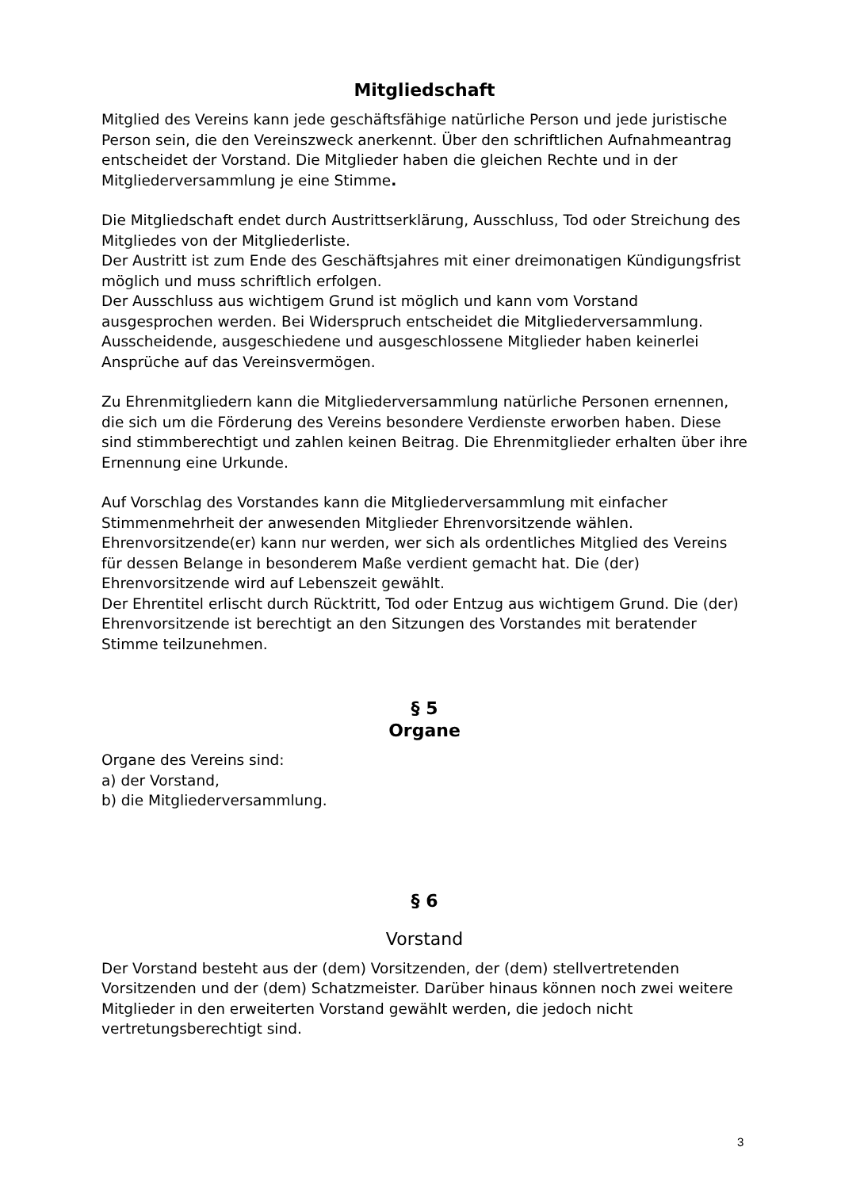Mitgliedschaft
Mitglied des Vereins kann jede geschäftsfähige natürliche Person und jede juristische Person sein, die den Vereinszweck anerkennt. Über den schriftlichen Aufnahmeantrag entscheidet der Vorstand. Die Mitglieder haben die gleichen Rechte und in der Mitgliederversammlung je eine Stimme.
Die Mitgliedschaft endet durch Austrittserklärung, Ausschluss, Tod oder Streichung des Mitgliedes von der Mitgliederliste.
Der Austritt ist zum Ende des Geschäftsjahres mit einer dreimonatigen Kündigungsfrist möglich und muss schriftlich erfolgen.
Der Ausschluss aus wichtigem Grund ist möglich und kann vom Vorstand ausgesprochen werden. Bei Widerspruch entscheidet die Mitgliederversammlung. Ausscheidende, ausgeschiedene und ausgeschlossene Mitglieder haben keinerlei Ansprüche auf das Vereinsvermögen.
Zu Ehrenmitgliedern kann die Mitgliederversammlung natürliche Personen ernennen, die sich um die Förderung des Vereins besondere Verdienste erworben haben. Diese sind stimmberechtigt und zahlen keinen Beitrag. Die Ehrenmitglieder erhalten über ihre Ernennung eine Urkunde.
Auf Vorschlag des Vorstandes kann die Mitgliederversammlung mit einfacher Stimmenmehrheit der anwesenden Mitglieder Ehrenvorsitzende wählen. Ehrenvorsitzende(er) kann nur werden, wer sich als ordentliches Mitglied des Vereins für dessen Belange in besonderem Maße verdient gemacht hat. Die (der) Ehrenvorsitzende wird auf Lebenszeit gewählt.
Der Ehrentitel erlischt durch Rücktritt, Tod oder Entzug aus wichtigem Grund. Die (der) Ehrenvorsitzende ist berechtigt an den Sitzungen des Vorstandes mit beratender Stimme teilzunehmen.
§ 5
Organe
Organe des Vereins sind:
a) der Vorstand,
b) die Mitgliederversammlung.
§ 6
Vorstand
Der Vorstand besteht aus der (dem) Vorsitzenden, der (dem) stellvertretenden Vorsitzenden und der (dem) Schatzmeister. Darüber hinaus können noch zwei weitere Mitglieder in den erweiterten Vorstand gewählt werden, die jedoch nicht vertretungsberechtigt sind.
3